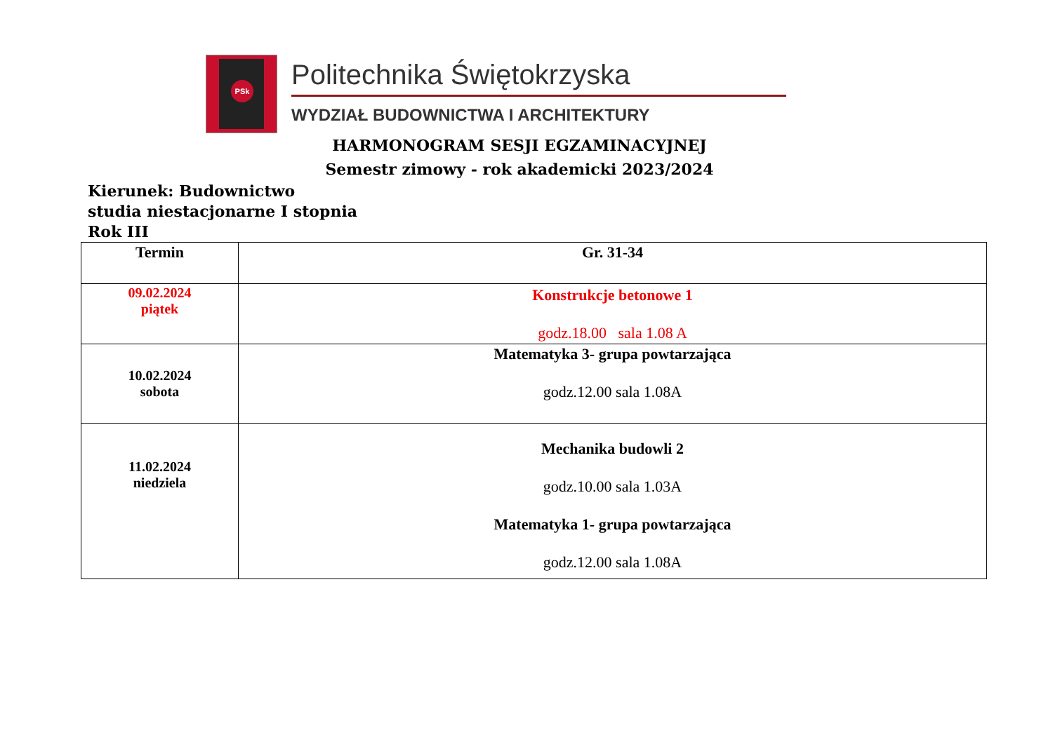PSk
Politechnika Świętokrzyska
WYDZIAŁ BUDOWNICTWA I ARCHITEKTURY
HARMONOGRAM SESJI EGZAMINACYJNEJ
Semestr zimowy - rok akademicki 2023/2024
Kierunek: Budownictwo
studia niestacjonarne I stopnia
Rok III
| Termin | Gr. 31-34 |
| --- | --- |
| 09.02.2024 piątek | Konstrukcje betonowe 1 godz.18.00 sala 1.08 A |
| 10.02.2024 sobota | Matematyka 3- grupa powtarzająca godz.12.00 sala 1.08A |
| 11.02.2024 niedziela | Mechanika budowli 2 godz.10.00 sala 1.03A Matematyka 1- grupa powtarzająca godz.12.00 sala 1.08A |